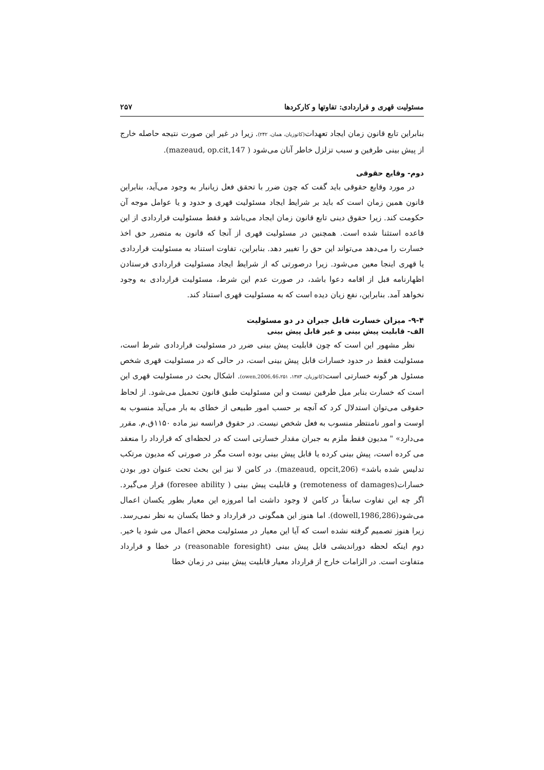مسئولیت قهری و قراردادی: تفاوتها و کارکردها ۲۵۷
بنابراین تابع قانون زمان ایجاد تعهدات(کاتوزیان، همان، ۲۴۲). زیرا در غیر این صورت نتیجه حاصله خارج از پیش بینی طرفین و سبب تزلزل خاطر آنان می‌شود ( mazeaud, op.cit,147).
دوم- وقایع حقوقی
در مورد وقایع حقوقی باید گفت که چون ضرر با تحقق فعل زیانبار به وجود می‌آید، بنابراین قانون همین زمان است که باید بر شرایط ایجاد مسئولیت قهری و حدود و یا عوامل موجه آن حکومت کند. زیرا حقوق دینی تابع قانون زمان ایجاد می‌باشد و فقط مسئولیت قراردادی از این قاعده استثنا شده است. همچنین در مسئولیت قهری از آنجا که قانون به متضرر حق اخذ خسارت را می‌دهد می‌تواند این حق را تغییر دهد. بنابراین، تفاوت استناد به مسئولیت قراردادی یا قهری اینجا معین می‌شود. زیرا درصورتی که از شرایط ایجاد مسئولیت قراردادی فرستادن اظهارنامه قبل از اقامه دعوا باشد، در صورت عدم این شرط، مسئولیت قراردادی به وجود نخواهد آمد. بنابراین، نفع زیان دیده است که به مسئولیت قهری استناد کند.
۹-۴- میزان خسارت قابل جبران در دو مسئولیت
الف- قابلیت پیش بینی و غیر قابل پیش بینی
نظر مشهور این است که چون قابلیت پیش بینی ضرر در مسئولیت قراردادی شرط است، مسئولیت فقط در حدود خسارات قابل پیش بینی است، در حالی که در مسئولیت قهری شخص مسئول هر گونه خسارتی است(کاتوزیان، ۱۳۸۳، owen,2006,46،۲۵۱). اشکال بحث در مسئولیت قهری این است که خسارت بنابر میل طرفین نیست و این مسئولیت طبق قانون تحمیل می‌شود. از لحاظ حقوقی می‌توان استدلال کرد که آنچه بر حسب امور طبیعی از خطای به بار می‌آید منسوب به اوست و امور نامنتظر منسوب به فعل شخص نیست. در حقوق فرانسه نیز ماده ۱۱۵۰ق.م. مقرر می‌دارد» " مدیون فقط ملزم به جبران مقدار خسارتی است که در لحظه‌ای که قرارداد را منعقد می کرده است، پیش بینی کرده یا قابل پیش بینی بوده است مگر در صورتی که مدیون مرتکب تدلیس شده باشد» (mazeaud, opcit,206). در کامن لا نیز این بحث تحت عنوان دور بودن خسارات(remoteness of damages) و قابلیت پیش بینی ( foresee ability) قرار می‌گیرد. اگر چه این تفاوت سابقاً در کامن لا وجود داشت اما امروزه این معیار بطور یکسان اعمال می‌شود(dowell,1986,286). اما هنوز این همگونی در قرارداد و خطا یکسان به نظر نمی‌رسد. زیرا هنوز تصمیم گرفته نشده است که آیا این معیار در مسئولیت محض اعمال می شود یا خیر. دوم اینکه لحظه دوراندیشی قابل پیش بینی (reasonable foresight) در خطا و قرارداد متفاوت است. در الزامات خارج از قرارداد معیار قابلیت پیش بینی در زمان خطا